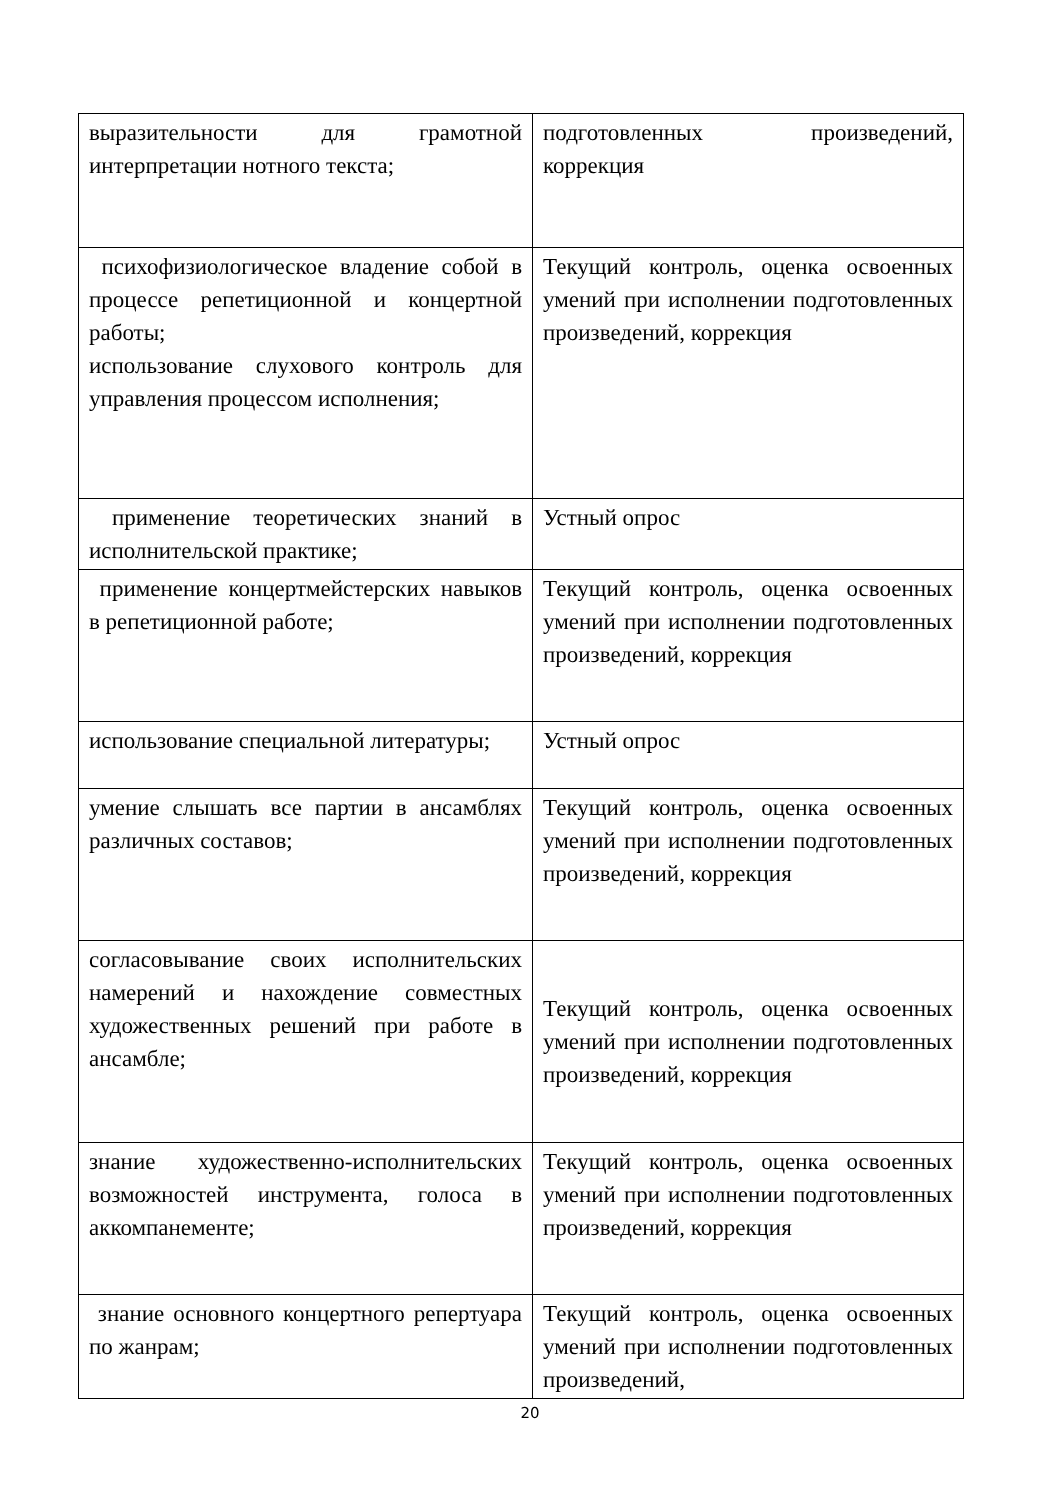| выразительности для грамотной интерпретации нотного текста; | подготовленных произведений, коррекция |
| психофизиологическое владение собой в процессе репетиционной и концертной работы; использование слухового контроль для управления процессом исполнения; | Текущий контроль, оценка освоенных умений при исполнении подготовленных произведений, коррекция |
| применение теоретических знаний в исполнительской практике; | Устный опрос |
| применение концертмейстерских навыков в репетиционной работе; | Текущий контроль, оценка освоенных умений при исполнении подготовленных произведений, коррекция |
| использование специальной литературы; | Устный опрос |
| умение слышать все партии в ансамблях различных составов; | Текущий контроль, оценка освоенных умений при исполнении подготовленных произведений, коррекция |
| согласовывание своих исполнительских намерений и нахождение совместных художественных решений при работе в ансамбле; | Текущий контроль, оценка освоенных умений при исполнении подготовленных произведений, коррекция |
| знание художественно-исполнительских возможностей инструмента, голоса в аккомпанементе; | Текущий контроль, оценка освоенных умений при исполнении подготовленных произведений, коррекция |
| знание основного концертного репертуара по жанрам; | Текущий контроль, оценка освоенных умений при исполнении подготовленных произведений, |
20